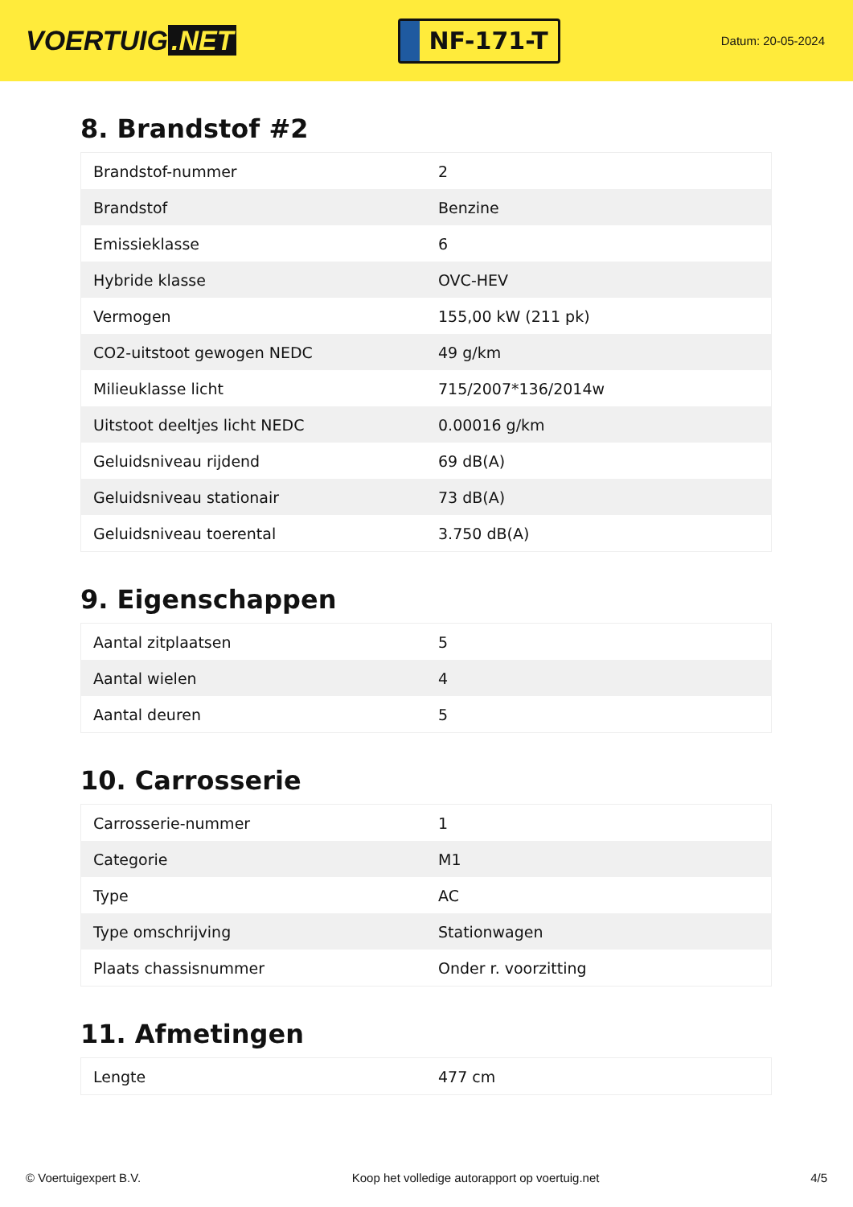VOERTUIG.NET
NF-171-T
Datum: 20-05-2024
8. Brandstof #2
| Brandstof-nummer | 2 |
| Brandstof | Benzine |
| Emissieklasse | 6 |
| Hybride klasse | OVC-HEV |
| Vermogen | 155,00 kW (211 pk) |
| CO2-uitstoot gewogen NEDC | 49 g/km |
| Milieuklasse licht | 715/2007*136/2014w |
| Uitstoot deeltjes licht NEDC | 0.00016 g/km |
| Geluidsniveau rijdend | 69 dB(A) |
| Geluidsniveau stationair | 73 dB(A) |
| Geluidsniveau toerental | 3.750 dB(A) |
9. Eigenschappen
| Aantal zitplaatsen | 5 |
| Aantal wielen | 4 |
| Aantal deuren | 5 |
10. Carrosserie
| Carrosserie-nummer | 1 |
| Categorie | M1 |
| Type | AC |
| Type omschrijving | Stationwagen |
| Plaats chassisnummer | Onder r. voorzitting |
11. Afmetingen
| Lengte | 477 cm |
© Voertuigexpert B.V. Koop het volledige autorapport op voertuig.net 4/5